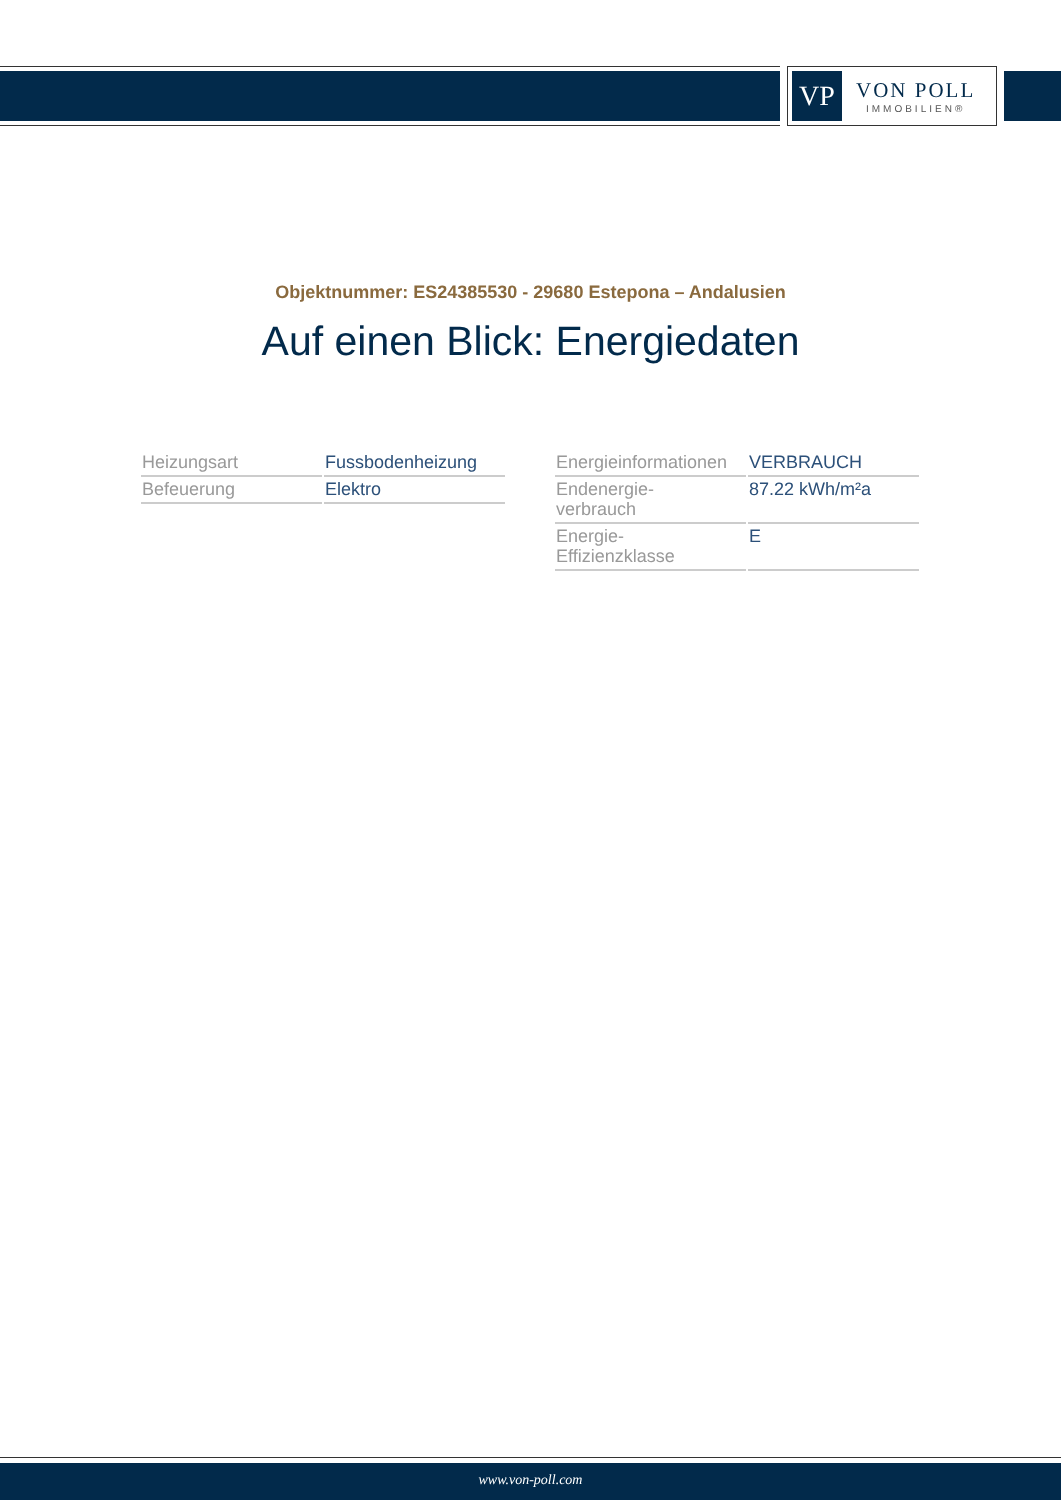VP
VON POLL
IMMOBILIEN®
Objektnummer: ES24385530 - 29680 Estepona – Andalusien
Auf einen Blick: Energiedaten
| Heizungsart | Fussbodenheizung |
| Befeuerung | Elektro |
| Energieinformationen | VERBRAUCH |
| Endenergie- verbrauch | 87.22 kWh/m²a |
| Energie- Effizienzklasse | E |
www.von-poll.com